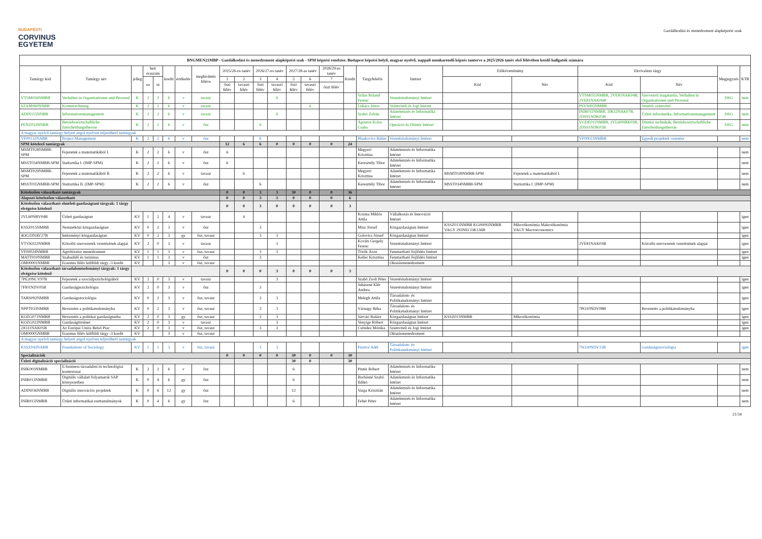BUDAPESTI
CORVINUS
EGYETEM
Gazdálkodási és menedzsment alapképzési szak
| BNGMEN21MBP - Gazdálkodási és menedzsment alapképzési szak - SPM képzési rendszer, Budapest képzési helyű, magyar nyelvű, nappali munkarendű képzés tanterve a 2025/2026 tanév első félévében kezdő hallgatók számára | | | | | | | | | | | | | | | | | | | | | | | |
| --- | --- | --- | --- | --- | --- | --- | --- | --- | --- | --- | --- | --- | --- | --- | --- | --- | --- | --- | --- | --- | --- | --- | --- |
| Tantárgy kód | Tantárgy név | jelleg | heti óraszám | | kredit | értékelés | meghirdetés féléve | 2025/26-os tanév | | 2026/27-es tanév | | 2027/28-as tanév | | 2028/29-es tanév | Kredit | Tárgyfelelős | Intézet | Előkövetelmény | | Ekvivalens tárgy | | Megjegyzés | KTR |
| | | | ea | sz | | | | 1 | 2 | 3 | 4 | 5 | 6 | 7 | | | | Kód | Név | Kód | Név | | |
| | | | | | | | | őszi félév | tavaszi félév | őszi félév | tavaszi félév | őszi félév | tavaszi félév | őszi félév | | | | | | | | | |
| VTSM056NMBB | Verhalten in Organisationen und Personal | K | 2 | 2 | 6 | v | tavasz | | | | 6 | | | | | Szilas Roland Ferenc | Vezetéstudományi Intézet | | | VTSM055NMBB, 2VE81NAK04B, 2VE81NAK06B | Szervezeti magatartás, Verhalten in Organisationen und Personal | DSG | nem |
| SZAM060NNBB | Kostenrechnung | K | 2 | 2 | 6 | v | tavasz | | | | | | 6 | | | Lukács János | Számviteli és Jogi Intézet | | | PSVS005NMBB | Vezetői számvitel | | |
| ADIN115NNBB | Informationsmanagement | K | 2 | 2 | 6 | v | tavasz | | | | 6 | | | | | Szabó Zoltán | Adatelemzés és Informatika Intézet | | | INIR011NMBB, 2IR32NAK07B, 2DS91NDK05B | Üzleti informatika, Informationsmanagement | DSG | nem |
| PENZ033NNBB | Betriebswirtschaftliche Entscheidungstheorie | K | 2 | 2 | 6 | v | ősz | | | 6 | | | | | | Ágoston Kolos Csaba | Operáció és Döntés Intézet | | | VGDE011NMBB, 2VL60NBK03B, 2DS91NDK01B | Döntési technikák, Betriebswirtschaftliche Entscheidungstheorie | DSG | nem |
| A magyar nyelvű tantárgy helyett angol nyelven teljesíthető tantárgyak | | | | | | | | | | | | | | | | | | | | | | | |
| VF00132NABB | Project Management | K | 2 | 2 | 6 | v | ősz | | | 6 | | | | | | Blaskovics Bálint | Vezetéstudományi Intézet | | | VF00023NMBB | Egyedi projektek vezetése | | nem |
| SPM kötelező tantárgyak | | | | | | | | 12 | 6 | 6 | 0 | 0 | 0 | 0 | 24 | | | | | | | | |
| MSMT028NMBB-SPM | Fejezetek a matematikából I. | K | 2 | 2 | 6 | v | ősz | 6 | | | | | | | | Megyeri Krisztina | Adatelemzés és Informatika Intézet | | | | | | nem |
| MSST034NMBB-SPM | Statisztika I. (IMP-SPM) | K | 2 | 2 | 6 | v | ősz | 6 | | | | | | | | Keresztély Tibor | Adatelemzés és Informatika Intézet | | | | | | nem |
| MSMT029NMBB-SPM | Fejezetek a matematikából II. | K | 2 | 2 | 6 | v | tavasz | | 6 | | | | | | | Megyeri Krisztina | Adatelemzés és Informatika Intézet | MSMT028NMBB-SPM | Fejezetek a matematikából I. | | | | nem |
| MSST035NMBB-SPM | Statisztika II. (IMP-SPM) | K | 2 | 2 | 6 | v | ősz | | | 6 | | | | | | Keresztély Tibor | Adatelemzés és Informatika Intézet | MSST034NMBB-SPM | Statisztika I. (IMP-SPM) | | | | nem |
| Kötelezően választható tantárgyak | | | | | | | | 0 | 0 | 3 | 3 | 30 | 0 | 0 | 36 | | | | | | | | |
| Alapozó kötelezően választható | | | | | | | | 0 | 0 | 3 | 3 | 0 | 0 | 0 | 6 | | | | | | | | |
| Kötelezően választható elméleti-gazdaságtani tárgyak: 1 tárgy elvégzése kötelező | | | | | | | | 0 | 0 | 3 | 0 | 0 | 0 | 0 | 3 | | | | | | | | |
| 2VL60NBV04B | Üzleti gazdaságtan | KV | 1 | 2 | 4 | v | tavasz | | 4 | | | | | | | Kozma Miklós Attila | Vállalkozás és Innováció Intézet | | | | | | igen |
| KSSZ015NMBB | Nemzetközi közgazdaságtan | KV | 0 | 2 | 3 | v | ősz | | | 3 | | | | | | Misz József | Közgazdaságtan Intézet | KSSZ013NMBB KG00093NMBB VAGY 293NECOK136B | Mikroökonómia Makroökonómia VAGY Macroeconomics | | | | igen |
| 4OG33NAV27B | Intézményi közgazdaságtan | KV | 0 | 2 | 3 | gy | ősz, tavasz | | | 3 | 3 | | | | | Golovics József | Közgazdaságtan Intézet | | | | | | igen |
| VTVK022NMBB | Közcélú szervezetek vezetésének alapjai | KV | 2 | 0 | 3 | v | tavasz | | | | 3 | | | | | Kováts Gergely Ferenc | Vezetéstudományi Intézet | | | 2VE81NAK03B | Közcélú szervezetek vezetésének alapjai | | igen |
| VF00024NMBB | Agrobiznisz menedzsment | KV | 1 | 1 | 3 | v | ősz, tavasz | | | 3 | 3 | | | | | Török Áron | Fenntartható Fejlődés Intézet | | | | | | igen |
| MATT010NMBB | Szabadidő és turizmus | KV | 1 | 1 | 3 | v | ősz | | | 3 | | | | | | Keller Krisztina | Fenntartható Fejlődés Intézet | | | | | | igen |
| OM00001NMBB | Erasmus félév külföldi tárgy -3 kredit | KV | | | 3 | v | ősz, tavasz | | | | | | | | | | Oktatásmenedzsment | | | | | | |
| Kötelezően választható társadalomtudományi tárgyak: 1 tárgy elvégzése kötelező | | | | | | | | 0 | 0 | 0 | 3 | 0 | 0 | 0 | 3 | | | | | | | | |
| 7PE20NCV97B | Fejezetek a szociálpszichológiából | KV | 2 | 0 | 3 | v | tavasz | | | | 3 | | | | | Szabó Zsolt Péter | Vezetéstudományi Intézet | | | | | | igen |
| 7FI01NDV05B | Gazdaságpszichológia | KV | 2 | 0 | 3 | v | ősz | | | 3 | | | | | | Juhászné Klér Andrea | Vezetéstudományi Intézet | | | | | | igen |
| TARS092NMBB | Gazdaságszociológia | KV | 0 | 2 | 3 | v | ősz, tavasz | | | 3 | 3 | | | | | Melegh Attila | Társadalom- és Politikatudományi Intézet | | | | | | igen |
| NPPT033NMBB | Bevezetés a politikatudományba | KV | 0 | 2 | 3 | v | ősz, tavasz | | | 3 | 3 | | | | | Várnagy Réka | Társadalom- és Politikatudományi Intézet | | | 7PO10NDV08B | Bevezetés a politikatudományba | | igen |
| KOZG071NMBB | Bevezetés a politikai gazdaságtanba | KV | 2 | 0 | 3 | gy | ősz, tavasz | | | 3 | 3 | | | | | Sárvári Balázs | Közgazdaságtan Intézet | KSSZ013NMBB | Mikroökonómia | | | | igen |
| KOZG023NMBB | Gazdaságtörténet | KV | 2 | 0 | 3 | v | tavasz | | | | 3 | | | | | Venyige Róbert | Közgazdaságtan Intézet | | | | | | igen |
| 2JO11NAK05B | Az Európai Uniós Belső Piac | KV | 2 | 0 | 3 | v | ősz, tavasz | | | 3 | 3 | | | | | Csöndes Mónika | Számviteli és Jogi Intézet | | | | | | igen |
| OM00005NMBB | Erasmus félév külföldi tárgy -3 kredit | KV | | | 3 | v | ősz, tavasz | | | | | | | | | | Oktatásmenedzsment | | | | | | |
| A magyar nyelvű tantárgy helyett angol nyelven teljesíthető tantárgyak | | | | | | | | | | | | | | | | | | | | | | | |
| KSSZ043NABB | Foundations of Sociology | KV | 1 | 1 | 3 | v | ősz, tavasz | | | 3 | 3 | | | | | Pásztor Adél | Társadalom- és Politikatudományi Intézet | | | 7SO30NDV15B | Gazdaságszociológia | | igen |
| Specializációk | | | | | | | | 0 | 0 | 0 | 0 | 30 | 0 | 0 | 30 | | | | | | | | |
| Üzleti digitalizáció specializáció | | | | | | | | | | | | 30 | 0 | | 30 | | | | | | | | |
| INIK003NMBB | E-business társadalmi és technológiai kontextusai | K | 2 | 2 | 6 | v | ősz | | | | | 6 | | | | Pintér Róbert | Adatelemzés és Informatika Intézet | | | | | | nem |
| INIR013NMBB | Digitális vállalati folyamatok SAP környezetben | K | 0 | 4 | 6 | gy | ősz | | | | | 6 | | | | Borbásné Szabó Ildikó | Adatelemzés és Informatika Intézet | | | | | | nem |
| ADIN036NMBB | Digitális innovációs projektek | K | 0 | 6 | 12 | gy | ősz | | | | | 12 | | | | Varga Krisztián | Adatelemzés és Informatika Intézet | | | | | | nem |
| INIR015NMBB | Üzleti informatikai esettanulmányok | K | 0 | 4 | 6 | gy | ősz | | | | | 6 | | | | Fehér Péter | Adatelemzés és Informatika Intézet | | | | | | nem |
21/34